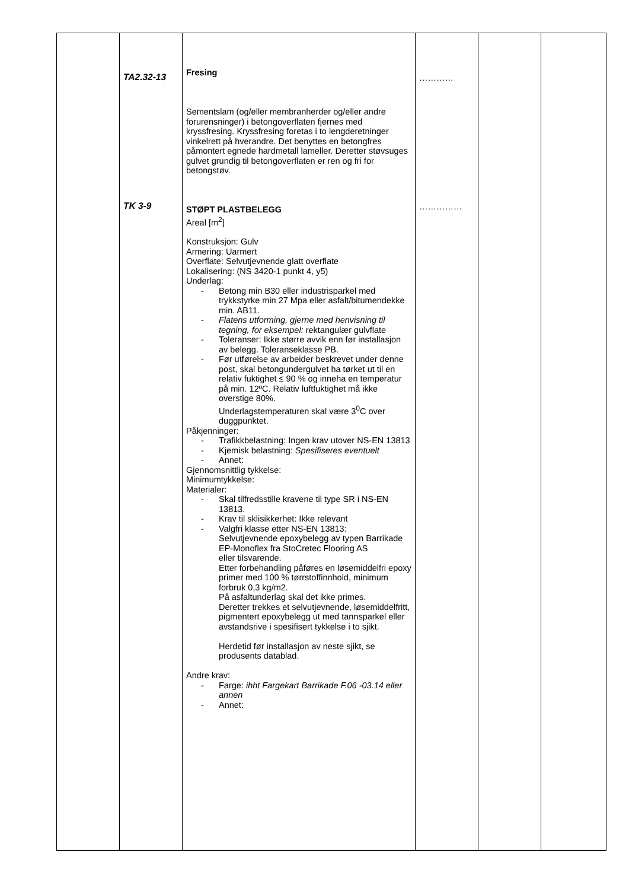| | TA2.32-13 TK 3-9 | Fresing Sementslam (og/eller membranherder og/eller andre forurensninger) i betongoverflaten fjernes med kryssfresing. Kryssfresing foretas i to lengderetninger vinkelrett på hverandre. Det benyttes en betongfres påmontert egnede hardmetall lameller. Deretter støvsuges gulvet grundig til betongoverflaten er ren og fri for betongstøv. STØPT PLASTBELEGG Areal [m<sup>2</sup>] Konstruksjon: Gulv Armering: Uarmert Overflate: Selvutjevnende glatt overflate Lokalisering: (NS 3420-1 punkt 4, y5) Underlag: - Betong min B30 eller industrisparkel med trykkstyrke min 27 Mpa eller asfalt/bitumendekke min. AB11. - Flatens utforming, gjerne med henvisning til tegning, for eksempel: rektangulær gulvflate - Toleranser: Ikke større avvik enn før installasjon av belegg. Toleranseklasse PB. - Før utførelse av arbeider beskrevet under denne post, skal betongundergulvet ha tørket ut til en relativ fuktighet ≤ 90 % og inneha en temperatur på min. 12ºC. Relativ luftfuktighet må ikke overstige 80%. Underlagstemperaturen skal være 3<sup>0</sup>C over duggpunktet. Påkjenninger: - Trafikkbelastning: Ingen krav utover NS-EN 13813 - Kjemisk belastning: Spesifiseres eventuelt - Annet: Gjennomsnittlig tykkelse: Minimumtykkelse: Materialer: - Skal tilfredsstille kravene til type SR i NS-EN 13813. - Krav til sklisikkerhet: Ikke relevant - Valgfri klasse etter NS-EN 13813: Selvutjevnende epoxybelegg av typen Barrikade EP-Monoflex fra StoCretec Flooring AS eller tilsvarende. Etter forbehandling påføres en løsemiddelfri epoxy primer med 100 % tørrstoffinnhold, minimum forbruk 0,3 kg/m2. På asfaltunderlag skal det ikke primes. Deretter trekkes et selvutjevnende, løsemiddelfritt, pigmentert epoxybelegg ut med tannsparkel eller avstandsrive i spesifisert tykkelse i to sjikt. Herdetid før installasjon av neste sjikt, se produsents datablad. Andre krav: - Farge: ihht Fargekart Barrikade F.06 -03.14 eller annen - Annet: | ………… …………… | | |